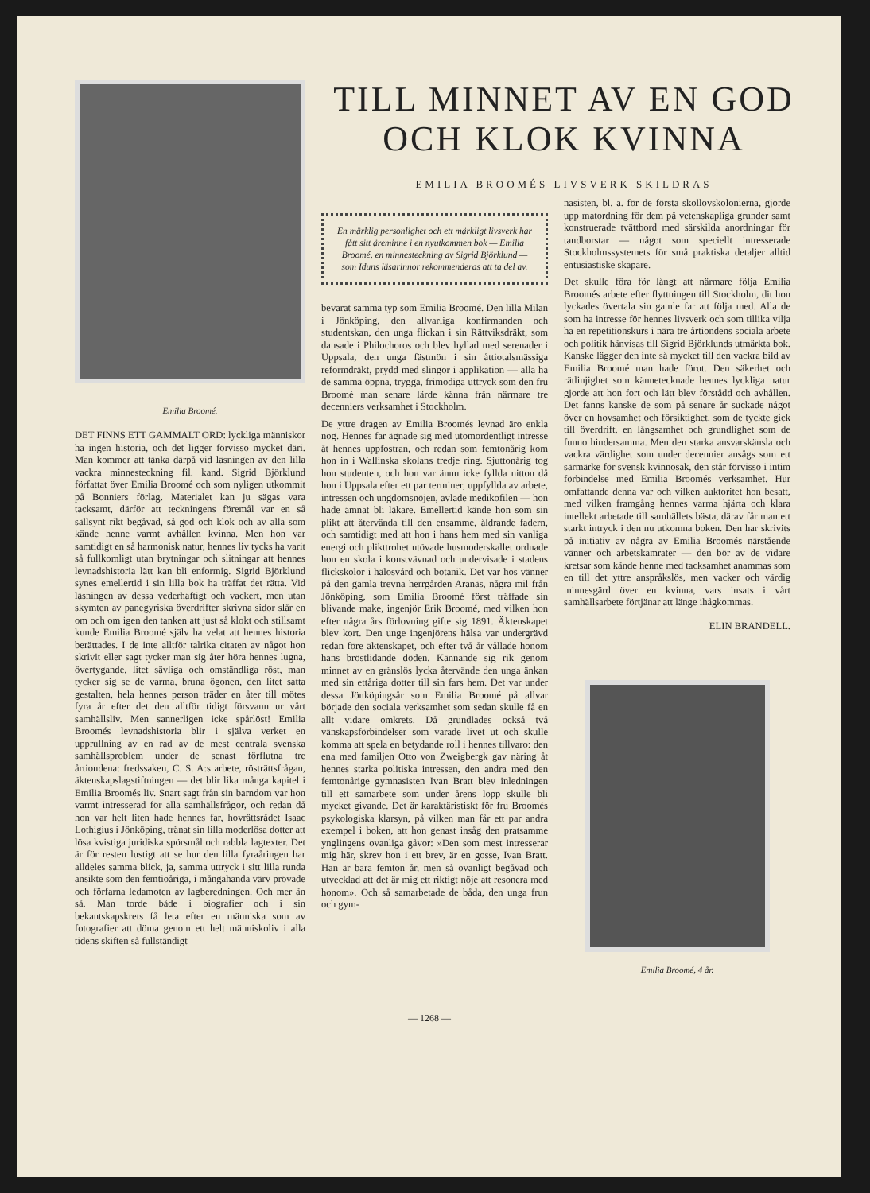Emilia Broomé.
DET FINNS ETT GAMMALT ORD: lyckliga människor ha ingen historia, och det ligger förvisso mycket däri. Man kommer att tänka därpå vid läsningen av den lilla vackra minnesteckning fil. kand. Sigrid Björklund författat över Emilia Broomé och som nyligen utkommit på Bonniers förlag. Materialet kan ju sägas vara tacksamt, därför att teckningens föremål var en så sällsynt rikt begåvad, så god och klok och av alla som kände henne varmt avhållen kvinna. Men hon var samtidigt en så harmonisk natur, hennes liv tycks ha varit så fullkomligt utan brytningar och slitningar att hennes levnadshistoria lätt kan bli enformig. Sigrid Björklund synes emellertid i sin lilla bok ha träffat det rätta. Vid läsningen av dessa vederhäftigt och vackert, men utan skymten av panegyriska överdrifter skrivna sidor slår en om och om igen den tanken att just så klokt och stillsamt kunde Emilia Broomé själv ha velat att hennes historia berättades. I de inte alltför talrika citaten av något hon skrivit eller sagt tycker man sig åter höra hennes lugna, övertygande, litet sävliga och omständliga röst, man tycker sig se de varma, bruna ögonen, den litet satta gestalten, hela hennes person träder en åter till mötes fyra år efter det den alltför tidigt försvann ur vårt samhällsliv. Men sannerligen icke spårlöst! Emilia Broomés levnadshistoria blir i själva verket en upprullning av en rad av de mest centrala svenska samhällsproblem under de senast förflutna tre årtiondena: fredssaken, C. S. A:s arbete, rösträttsfrågan, äktenskapslagstiftningen — det blir lika många kapitel i Emilia Broomés liv. Snart sagt från sin barndom var hon varmt intresserad för alla samhällsfrågor, och redan då hon var helt liten hade hennes far, hovrättsrådet Isaac Lothigius i Jönköping, tränat sin lilla moderlösa dotter att lösa kvistiga juridiska spörsmål och rabbla lagtexter. Det är för resten lustigt att se hur den lilla fyraåringen har alldeles samma blick, ja, samma uttryck i sitt lilla runda ansikte som den femtioåriga, i mångahanda värv prövade och förfarna ledamoten av lagberedningen. Och mer än så. Man torde både i biografier och i sin bekantskapskrets få leta efter en människa som av fotografier att döma genom ett helt människoliv i alla tidens skiften så fullständigt
TILL MINNET AV EN GOD OCH KLOK KVINNA
EMILIA BROOMÉS LIVSVERK SKILDRAS
En märklig personlighet och ett märkligt livsverk har fått sitt äreminne i en nyutkommen bok — Emilia Broomé, en minnesteckning av Sigrid Björklund — som Iduns läsarinnor rekommenderas att ta del av.
bevarat samma typ som Emilia Broomé. Den lilla Milan i Jönköping, den allvarliga konfirmanden och studentskan, den unga flickan i sin Rättviksdräkt, som dansade i Philochoros och blev hyllad med serenader i Uppsala, den unga fästmön i sin åttiotalsmässiga reformdräkt, prydd med slingor i applikation — alla ha de samma öppna, trygga, frimodiga uttryck som den fru Broomé man senare lärde känna från närmare tre decenniers verksamhet i Stockholm.
De yttre dragen av Emilia Broomés levnad äro enkla nog. Hennes far ägnade sig med utomordentligt intresse åt hennes uppfostran, och redan som femtonårig kom hon in i Wallinska skolans tredje ring. Sjuttonårig tog hon studenten, och hon var ännu icke fyllda nitton då hon i Uppsala efter ett par terminer, uppfyllda av arbete, intressen och ungdomsnöjen, avlade medikofilen — hon hade ämnat bli läkare. Emellertid kände hon som sin plikt att återvända till den ensamme, åldrande fadern, och samtidigt med att hon i hans hem med sin vanliga energi och plikttrohet utövade husmoderskallet ordnade hon en skola i konstvävnad och undervisade i stadens flickskolor i hälosvård och botanik. Det var hos vänner på den gamla trevna herrgården Aranäs, några mil från Jönköping, som Emilia Broomé först träffade sin blivande make, ingenjör Erik Broomé, med vilken hon efter några års förlovning gifte sig 1891. Äktenskapet blev kort. Den unge ingenjörens hälsa var undergrävd redan före äktenskapet, och efter två år vållade honom hans bröstlidande döden. Kännande sig rik genom minnet av en gränslös lycka återvände den unga änkan med sin ettåriga dotter till sin fars hem. Det var under dessa Jönköpingsår som Emilia Broomé på allvar började den sociala verksamhet som sedan skulle få en allt vidare omkrets. Då grundlades också två vänskapsförbindelser som varade livet ut och skulle komma att spela en betydande roll i hennes tillvaro: den ena med familjen Otto von Zweigbergk gav näring åt hennes starka politiska intressen, den andra med den femtonårige gymnasisten Ivan Bratt blev inledningen till ett samarbete som under årens lopp skulle bli mycket givande. Det är karaktäristiskt för fru Broomés psykologiska klarsyn, på vilken man får ett par andra exempel i boken, att hon genast insåg den pratsamme ynglingens ovanliga gåvor: »Den som mest intresserar mig här, skrev hon i ett brev, är en gosse, Ivan Bratt. Han är bara femton år, men så ovanligt begåvad och utvecklad att det är mig ett riktigt nöje att resonera med honom». Och så samarbetade de båda, den unga frun och gym-
nasisten, bl. a. för de första skollovskolonierna, gjorde upp matordning för dem på vetenskapliga grunder samt konstruerade tvättbord med särskilda anordningar för tandborstar — något som speciellt intresserade Stockholmssystemets för små praktiska detaljer alltid entusiastiske skapare.
Det skulle föra för långt att närmare följa Emilia Broomés arbete efter flyttningen till Stockholm, dit hon lyckades övertala sin gamle far att följa med. Alla de som ha intresse för hennes livsverk och som tillika vilja ha en repetitionskurs i nära tre årtiondens sociala arbete och politik hänvisas till Sigrid Björklunds utmärkta bok. Kanske lägger den inte så mycket till den vackra bild av Emilia Broomé man hade förut. Den säkerhet och rätlinjighet som kännetecknade hennes lyckliga natur gjorde att hon fort och lätt blev förstådd och avhållen. Det fanns kanske de som på senare år suckade något över en hovsamhet och försiktighet, som de tyckte gick till överdrift, en långsamhet och grundlighet som de funno hindersamma. Men den starka ansvarskänsla och vackra värdighet som under decennier ansågs som ett särmärke för svensk kvinnosak, den står förvisso i intim förbindelse med Emilia Broomés verksamhet. Hur omfattande denna var och vilken auktoritet hon besatt, med vilken framgång hennes varma hjärta och klara intellekt arbetade till samhällets bästa, därav får man ett starkt intryck i den nu utkomna boken. Den har skrivits på initiativ av några av Emilia Broomés närstående vänner och arbetskamrater — den bör av de vidare kretsar som kände henne med tacksamhet anammas som en till det yttre anspråkslös, men vacker och värdig minnesgärd över en kvinna, vars insats i vårt samhällsarbete förtjänar att länge ihågkommas.
ELIN BRANDELL.
Emilia Broomé, 4 år.
— 1268 —